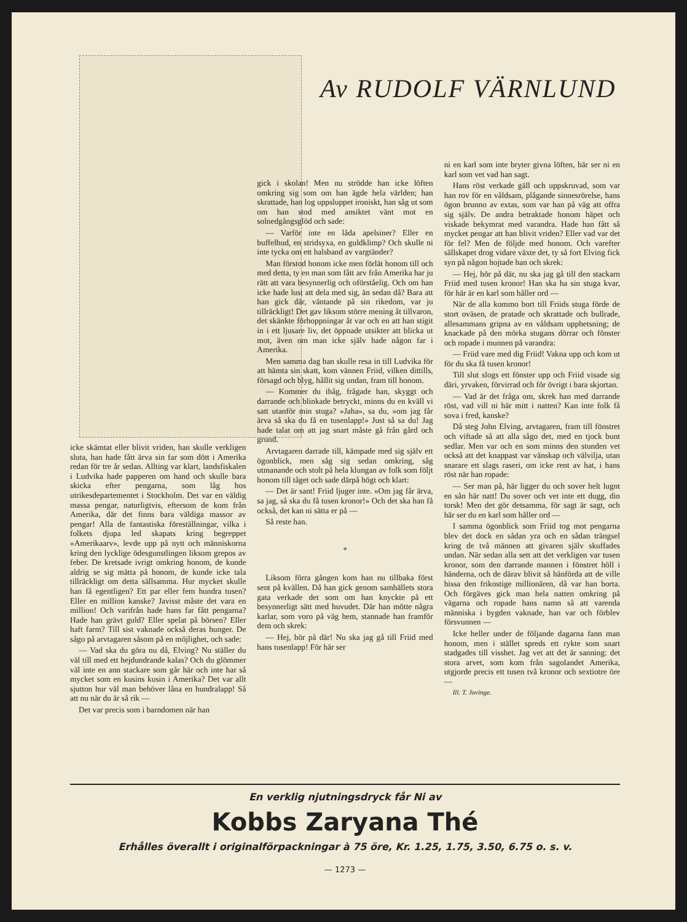Av RUDOLF VÄRNLUND
icke skämtat eller blivit vriden, han skulle verkligen sluta, han hade fått ärva sin far som dött i Amerika redan för tre år sedan. Allting var klart, landsfiskalen i Ludvika hade papperen om hand och skulle bara skicka efter pengarna, som låg hos utrikesdepartementet i Stockholm. Det var en väldig massa pengar, naturligtvis, eftersom de kom från Amerika, där det finns bara väldiga massor av pengar! Alla de fantastiska föreställningar, vilka i folkets djupa led skapats kring begreppet »Amerikaarv», levde upp på nytt och människorna kring den lycklige ödesgunstlingen liksom grepos av feber. De kretsade ivrigt omkring honom, de kunde aldrig se sig mätta på honom, de kunde icke tala tillräckligt om detta sällsamma. Hur mycket skulle han få egentligen? Ett par eller fem hundra tusen? Eller en million kanske? Javisst måste det vara en million! Och varifrån hade hans far fått pengarna? Hade han grävt guld? Eller spelat på börsen? Eller haft farm? Till sist vaknade också deras hunger. De sågo på arvtagaren såsom på en möjlighet, och sade:
— Vad ska du göra nu då, Elving? Nu ställer du väl till med ett hejdundrande kalas? Och du glömmer väl inte en ann stackare som går här och inte har så mycket som en kusins kusin i Amerika? Det var allt sjutton hur väl man behöver låna en hundralapp! Så att nu när du är så rik —
Det var precis som i barndomen när han
gick i skolan! Men nu strödde han icke löften omkring sig som om han ägde hela världen; han skrattade, han log uppsluppet ironiskt, han såg ut som om han stod med ansiktet vänt mot en solnedgångsglöd och sade:
— Varför inte en låda apelsiner? Eller en buffelhud, en stridsyxa, en guldklimp? Och skulle ni inte tycka om ett halsband av vargtänder?
Man förstod honom icke men förlät honom till och med detta, ty en man som fått arv från Amerika har ju rätt att vara besynnerlig och oförståelig. Och om han icke hade lust att dela med sig, än sedan då? Bara att han gick där, väntande på sin rikedom, var ju tillräckligt! Det gav liksom större mening åt tillvaron, det skänkte förhoppningar åt var och en att han stigit in i ett ljusare liv, det öppnade utsikter att blicka ut mot, även om man icke själv hade någon far i Amerika.
Men samma dag han skulle resa in till Ludvika för att hämta sin skatt, kom vännen Friid, vilken dittills, försagd och blyg, hållit sig undan, fram till honom.
— Kommer du ihåg, frågade han, skyggt och darrande och blinkade betryckt, minns du en kväll vi satt utanför min stuga? »Jaha», sa du, »om jag får ärva så ska du få en tusenlapp!» Just så sa du! Jag hade talat om att jag snart måste gå från gård och grund.
Arvtagaren darrade till, kämpade med sig själv ett ögonblick, men såg sig sedan omkring, såg utmanande och stolt på hela klungan av folk som följt honom till tåget och sade därpå högt och klart:
— Det är sant! Friid ljuger inte. »Om jag får ärva, sa jag, så ska du få tusen kronor!» Och det ska han få också, det kan ni sätta er på —
Så reste han.
*
Liksom förra gången kom han nu tillbaka först sent på kvällen. Då han gick genom samhällets stora gata verkade det som om han knyckte på ett besynnerligt sätt med huvudet. Där han mötte några karlar, som voro på väg hem, stannade han framför dem och skrek:
— Hej, hör på där! Nu ska jag gå till Friid med hans tusenlapp! För här ser
ni en karl som inte bryter givna löften, här ser ni en karl som vet vad han sagt.
Hans röst verkade gäll och uppskruvad, som var han rov för en våldsam, plågande sinnesrörelse, hans ögon brunno av extas, som var han på väg att offra sig själv. De andra betraktade honom häpet och viskade bekymrat med varandra. Hade han fått så mycket pengar att han blivit vriden? Eller vad var det för fel? Men de följde med honom. Och varefter sällskapet drog vidare växte det, ty så fort Elving fick syn på någon hojtade han och skrek:
— Hej, hör på där, nu ska jag gå till den stackarn Friid med tusen kronor! Han ska ha sin stuga kvar, för här är en karl som håller ord —
När de alla kommo bort till Friids stuga förde de stort oväsen, de pratade och skrattade och bullrade, allesammans gripna av en våldsam upphetsning; de knackade på den mörka stugans dörrar och fönster och ropade i munnen på varandra:
— Friid vare med dig Friid! Vakna upp och kom ut för du ska få tusen kronor!
Till slut slogs ett fönster upp och Friid visade sig däri, yrvaken, förvirrad och för övrigt i bara skjortan.
— Vad är det fråga om, skrek han med darrande röst, vad vill ni här mitt i natten? Kan inte folk få sova i fred, kanske?
Då steg John Elving, arvtagaren, fram till fönstret och viftade så att alla sågo det, med en tjock bunt sedlar. Men var och en som minns den stunden vet också att det knappast var vänskap och välvilja, utan snarare ett slags raseri, om icke rent av hat, i hans röst när han ropade:
— Ser man på, här ligger du och sover helt lugnt en sån här natt! Du sover och vet inte ett dugg, din torsk! Men det gör detsamma, för sagt är sagt, och här ser du en karl som håller ord —
I samma ögonblick som Friid tog mot pengarna blev det dock en sådan yra och en sådan trängsel kring de två männen att givaren själv skuffades undan. När sedan alla sett att det verkligen var tusen kronor, som den darrande mannen i fönstret höll i händerna, och de därav blivit så hänförda att de ville hissa den frikostige millionären, då var han borta. Och förgäves gick man hela natten omkring på vägarna och ropade hans namn så att varenda människa i bygden vaknade, han var och förblev försvunnen —
Icke heller under de följande dagarna fann man honom, men i stället spreds ett rykte som snart stadgades till visshet. Jag vet att det är sanning: det stora arvet, som kom från sagolandet Amerika, utgjorde precis ett tusen två kronor och sextiotre öre —
Ill. T. Jovinge.
En verklig njutningsdryck får Ni av
Kobbs Zaryana Thé
Erhålles överallt i originalförpackningar à 75 öre, Kr. 1.25, 1.75, 3.50, 6.75 o. s. v.
— 1273 —